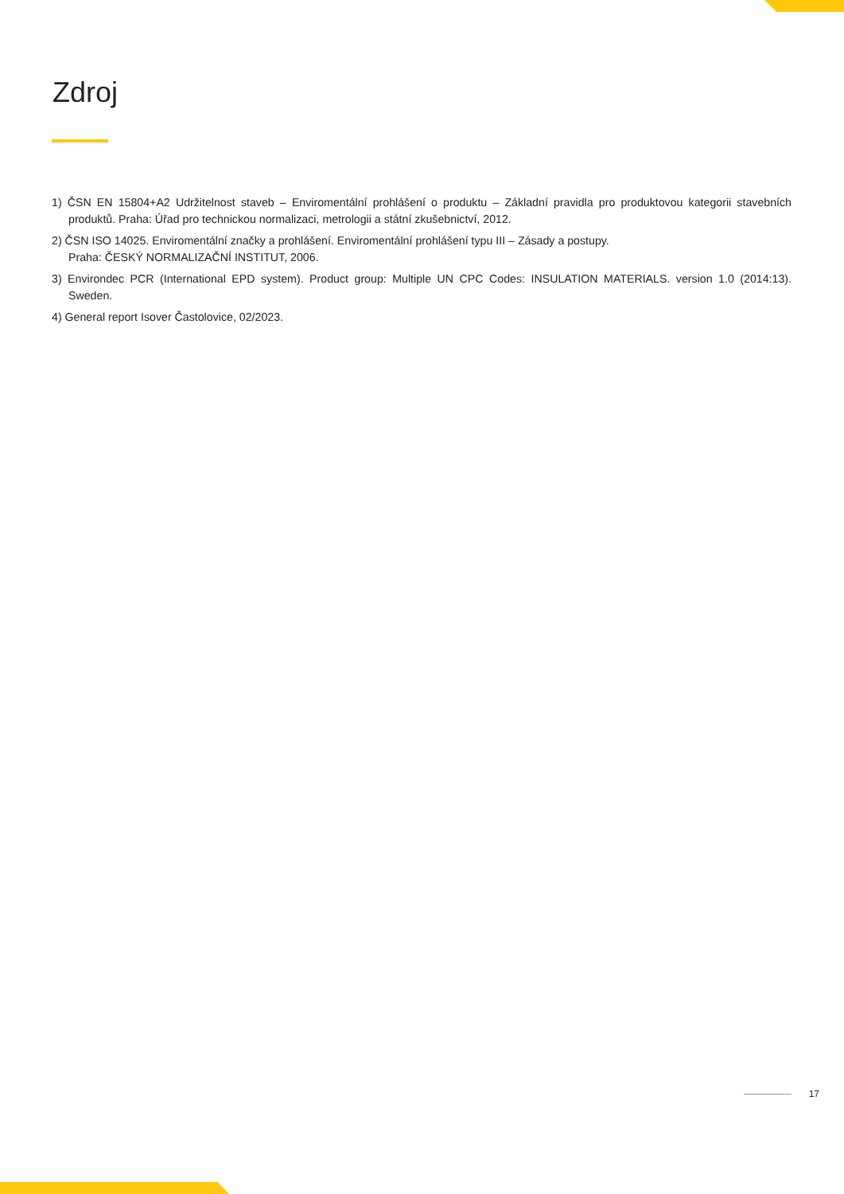Zdroj
1) ČSN EN 15804+A2 Udržitelnost staveb – Enviromentální prohlášení o produktu – Základní pravidla pro produktovou kategorii stavebních produktů. Praha: Úřad pro technickou normalizaci, metrologii a státní zkušebnictví, 2012.
2) ČSN ISO 14025. Enviromentální značky a prohlášení. Enviromentální prohlášení typu III – Zásady a postupy.
Praha: ČESKÝ NORMALIZAČNÍ INSTITUT, 2006.
3) Environdec PCR (International EPD system). Product group: Multiple UN CPC Codes: INSULATION MATERIALS. version 1.0 (2014:13). Sweden.
4) General report Isover Častolovice, 02/2023.
17